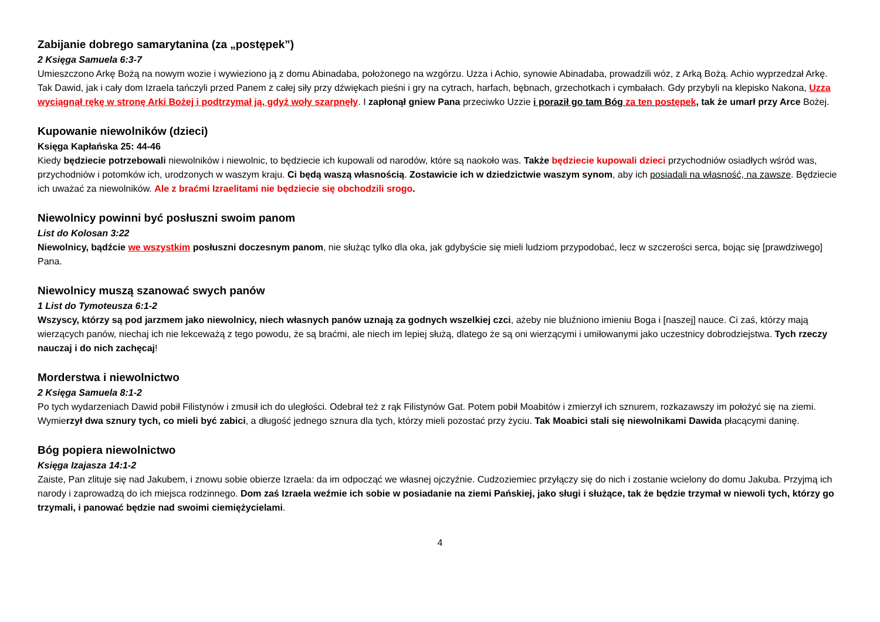Zabijanie dobrego samarytanina (za „postępek”)
2 Księga Samuela 6:3-7
Umieszczono Arkę Bożą na nowym wozie i wywieziono ją z domu Abinadaba, położonego na wzgórzu. Uzza i Achio, synowie Abinadaba, prowadzili wóz, z Arką Bożą. Achio wyprzedzał Arkę. Tak Dawid, jak i cały dom Izraela tańczyli przed Panem z całej siły przy dźwiękach pieśni i gry na cytrach, harfach, bębnach, grzechotkach i cymbałach. Gdy przybyli na klepisko Nakona, Uzza wyciągnął rękę w stronę Arki Bożej i podtrzymał ją, gdyż woły szarpnęły. I zapłonął gniew Pana przeciwko Uzzie i poraził go tam Bóg za ten postępek, tak że umarł przy Arce Bożej.
Kupowanie niewolników (dzieci)
Księga Kapłańska 25: 44-46
Kiedy będziecie potrzebowali niewolników i niewolnic, to będziecie ich kupowali od narodów, które są naokoło was. Także będziecie kupowali dzieci przychodniów osiadłych wśród was, przychodniów i potomków ich, urodzonych w waszym kraju. Ci będą waszą własnością. Zostawicie ich w dziedzictwie waszym synom, aby ich posiadali na własność, na zawsze. Będziecie ich uważać za niewolników. Ale z braćmi Izraelitami nie będziecie się obchodzili srogo.
Niewolnicy powinni być posłuszni swoim panom
List do Kolosan 3:22
Niewolnicy, bądźcie we wszystkim posłuszni doczesnym panom, nie służąc tylko dla oka, jak gdybyście się mieli ludziom przypodobać, lecz w szczerości serca, bojąc się [prawdziwego] Pana.
Niewolnicy muszą szanować swych panów
1 List do Tymoteusza 6:1-2
Wszyscy, którzy są pod jarzmem jako niewolnicy, niech własnych panów uznają za godnych wszelkiej czci, ażeby nie bluźniono imieniu Boga i [naszej] nauce. Ci zaś, którzy mają wierzących panów, niechaj ich nie lekceważą z tego powodu, że są braćmi, ale niech im lepiej służą, dlatego że są oni wierzącymi i umiłowanymi jako uczestnicy dobrodziejstwa. Tych rzeczy nauczaj i do nich zachęcaj!
Morderstwa i niewolnictwo
2 Księga Samuela 8:1-2
Po tych wydarzeniach Dawid pobił Filistynów i zmusił ich do uległości. Odebrał też z rąk Filistynów Gat. Potem pobił Moabitów i zmierzył ich sznurem, rozkazawszy im położyć się na ziemi. Wymierzył dwa sznury tych, co mieli być zabici, a długość jednego sznura dla tych, którzy mieli pozostać przy życiu. Tak Moabici stali się niewolnikami Dawida płacącymi daninę.
Bóg popiera niewolnictwo
Księga Izajasza 14:1-2
Zaiste, Pan zlituje się nad Jakubem, i znowu sobie obierze Izraela: da im odpocząć we własnej ojczyźnie. Cudzoziemiec przyłączy się do nich i zostanie wcielony do domu Jakuba. Przyjmą ich narody i zaprowadzą do ich miejsca rodzinnego. Dom zaś Izraela weźmie ich sobie w posiadanie na ziemi Pańskiej, jako sługi i służące, tak że będzie trzymał w niewoli tych, którzy go trzymali, i panować będzie nad swoimi ciemiężycielami.
4